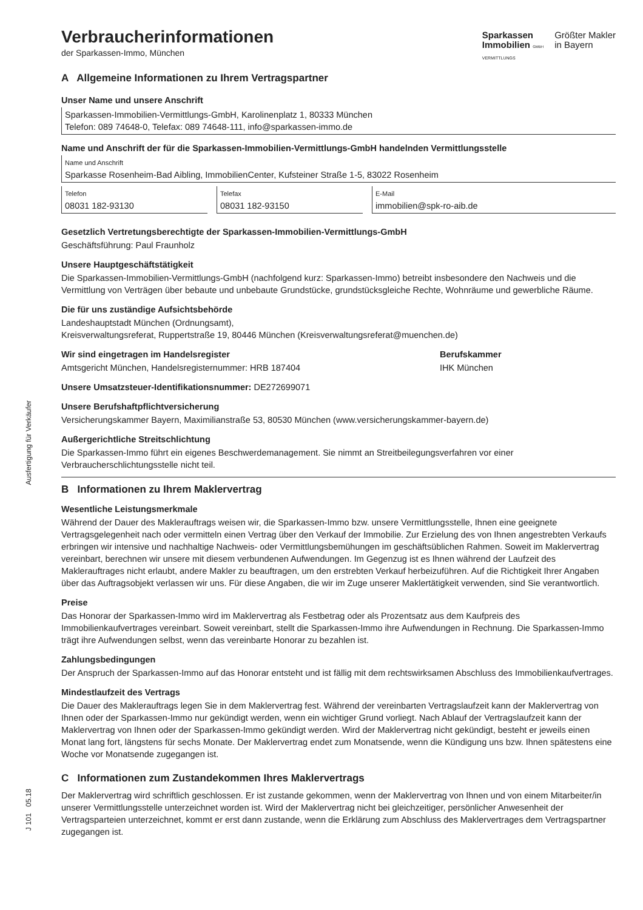Ausfertigung für Verkäufer
J 101 05.18
Sparkassen
Immobilien GMBH
VERMITTLUNGS
Größter Makler
in Bayern
Verbraucherinformationen
der Sparkassen-Immo, München
A Allgemeine Informationen zu Ihrem Vertragspartner
Unser Name und unsere Anschrift
Sparkassen-Immobilien-Vermittlungs-GmbH, Karolinenplatz 1, 80333 München
Telefon: 089 74648-0, Telefax: 089 74648-111, info@sparkassen-immo.de
Name und Anschrift der für die Sparkassen-Immobilien-Vermittlungs-GmbH handelnden Vermittlungsstelle
Name und Anschrift
Sparkasse Rosenheim-Bad Aibling, ImmobilienCenter, Kufsteiner Straße 1-5, 83022 Rosenheim
Telefon
08031 182-93130
Telefax
08031 182-93150
E-Mail
immobilien@spk-ro-aib.de
Gesetzlich Vertretungsberechtigte der Sparkassen-Immobilien-Vermittlungs-GmbH
Geschäftsführung: Paul Fraunholz
Unsere Hauptgeschäftstätigkeit
Die Sparkassen-Immobilien-Vermittlungs-GmbH (nachfolgend kurz: Sparkassen-Immo) betreibt insbesondere den Nachweis und die Vermittlung von Verträgen über bebaute und unbebaute Grundstücke, grundstücksgleiche Rechte, Wohnräume und gewerbliche Räume.
Die für uns zuständige Aufsichtsbehörde
Landeshauptstadt München (Ordnungsamt),
Kreisverwaltungsreferat, Ruppertstraße 19, 80446 München (Kreisverwaltungsreferat@muenchen.de)
Wir sind eingetragen im Handelsregister
Amtsgericht München, Handelsregisternummer: HRB 187404
Berufskammer
IHK München
Unsere Umsatzsteuer-Identifikationsnummer: DE272699071
Unsere Berufshaftpflichtversicherung
Versicherungskammer Bayern, Maximilianstraße 53, 80530 München (www.versicherungskammer-bayern.de)
Außergerichtliche Streitschlichtung
Die Sparkassen-Immo führt ein eigenes Beschwerdemanagement. Sie nimmt an Streitbeilegungsverfahren vor einer Verbraucherschlichtungsstelle nicht teil.
B Informationen zu Ihrem Maklervertrag
Wesentliche Leistungsmerkmale
Während der Dauer des Maklerauftrags weisen wir, die Sparkassen-Immo bzw. unsere Vermittlungsstelle, Ihnen eine geeignete Vertragsgelegenheit nach oder vermitteln einen Vertrag über den Verkauf der Immobilie. Zur Erzielung des von Ihnen angestrebten Verkaufs erbringen wir intensive und nachhaltige Nachweis- oder Vermittlungsbemühungen im geschäftsüblichen Rahmen. Soweit im Maklervertrag vereinbart, berechnen wir unsere mit diesem verbundenen Aufwendungen. Im Gegenzug ist es Ihnen während der Laufzeit des Maklerauftrages nicht erlaubt, andere Makler zu beauftragen, um den erstrebten Verkauf herbeizuführen. Auf die Richtigkeit Ihrer Angaben über das Auftragsobjekt verlassen wir uns. Für diese Angaben, die wir im Zuge unserer Maklertätigkeit verwenden, sind Sie verantwortlich.
Preise
Das Honorar der Sparkassen-Immo wird im Maklervertrag als Festbetrag oder als Prozentsatz aus dem Kaufpreis des Immobilienkaufvertrages vereinbart. Soweit vereinbart, stellt die Sparkassen-Immo ihre Aufwendungen in Rechnung. Die Sparkassen-Immo trägt ihre Aufwendungen selbst, wenn das vereinbarte Honorar zu bezahlen ist.
Zahlungsbedingungen
Der Anspruch der Sparkassen-Immo auf das Honorar entsteht und ist fällig mit dem rechtswirksamen Abschluss des Immobilienkaufvertrages.
Mindestlaufzeit des Vertrags
Die Dauer des Maklerauftrags legen Sie in dem Maklervertrag fest. Während der vereinbarten Vertragslaufzeit kann der Maklervertrag von Ihnen oder der Sparkassen-Immo nur gekündigt werden, wenn ein wichtiger Grund vorliegt. Nach Ablauf der Vertragslaufzeit kann der Maklervertrag von Ihnen oder der Sparkassen-Immo gekündigt werden. Wird der Maklervertrag nicht gekündigt, besteht er jeweils einen Monat lang fort, längstens für sechs Monate. Der Maklervertrag endet zum Monatsende, wenn die Kündigung uns bzw. Ihnen spätestens eine Woche vor Monatsende zugegangen ist.
C Informationen zum Zustandekommen Ihres Maklervertrags
Der Maklervertrag wird schriftlich geschlossen. Er ist zustande gekommen, wenn der Maklervertrag von Ihnen und von einem Mitarbeiter/in unserer Vermittlungsstelle unterzeichnet worden ist. Wird der Maklervertrag nicht bei gleichzeitiger, persönlicher Anwesenheit der Vertragsparteien unterzeichnet, kommt er erst dann zustande, wenn die Erklärung zum Abschluss des Maklervertrages dem Vertragspartner zugegangen ist.